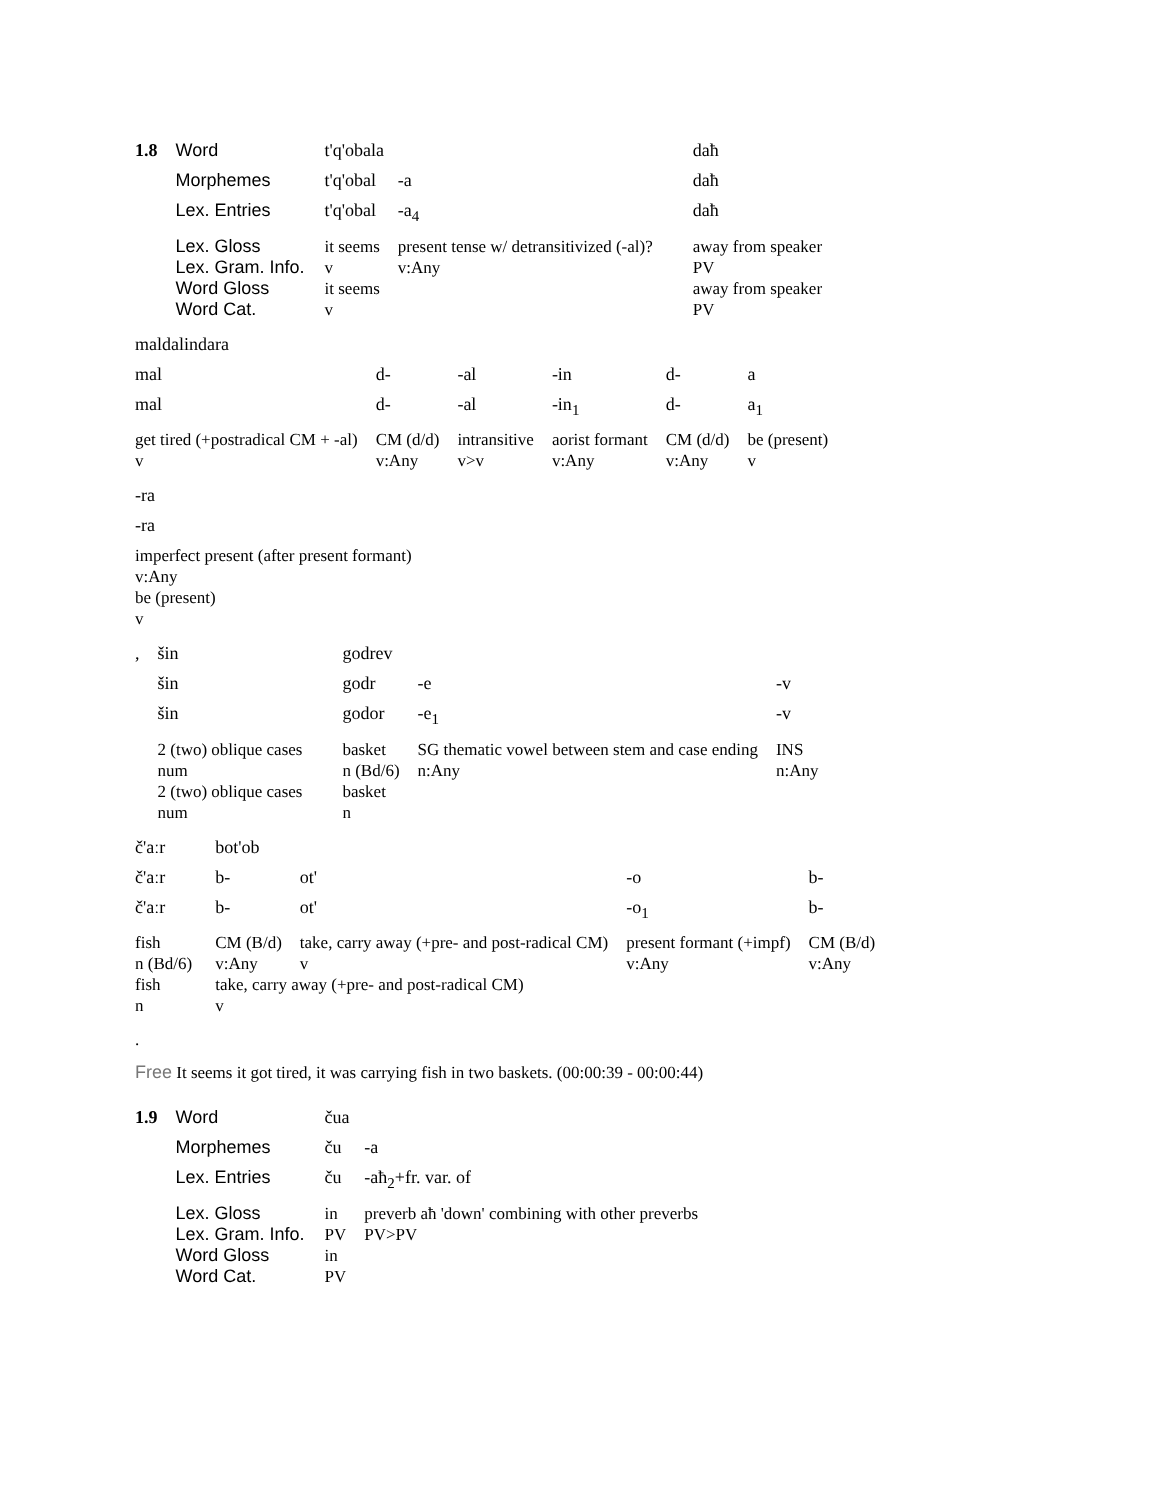| 1.8 | Word | t'q'obala | | daħ |
| | Morphemes | t'q'obal | -a | daħ |
| | Lex. Entries | t'q'obal | -a<sub>4</sub> | daħ |
| | Lex. Gloss | it seems | present tense w/ detransitivized (-al)? | away from speaker |
| | Lex. Gram. Info. | v | v:Any | PV |
| | Word Gloss | it seems | | away from speaker |
| | Word Cat. | v | | PV |
| maldalindara | | | | | |
| mal | d- | -al | -in | d- | a |
| mal | d- | -al | -in<sub>1</sub> | d- | a<sub>1</sub> |
| get tired (+postradical CM + -al) | CM (d/d) | intransitive | aorist formant | CM (d/d) | be (present) |
| v | v:Any | v>v | v:Any | v:Any | v |
| -ra |
| -ra |
| imperfect present (after present formant) |
| v:Any |
| be (present) |
| v |
| , | šin | godrev | | |
| | šin | godr | -e | -v |
| | šin | godor | -e<sub>1</sub> | -v |
| | 2 (two) oblique cases | basket | SG thematic vowel between stem and case ending | INS |
| | num | n (Bd/6) | n:Any | n:Any |
| | 2 (two) oblique cases | basket | | |
| | num | n | | |
| č'aːr | bot'ob | | | |
| č'aːr | b- | ot' | -o | b- |
| č'aːr | b- | ot' | -o<sub>1</sub> | b- |
| fish | CM (B/d) | take, carry away (+pre- and post-radical CM) | present formant (+impf) | CM (B/d) |
| n (Bd/6) | v:Any | v | v:Any | v:Any |
| fish | take, carry away (+pre- and post-radical CM) | | | |
| n | v | | | |
.
Free It seems it got tired, it was carrying fish in two baskets. (00:00:39 - 00:00:44)
| 1.9 | Word | čua | |
| | Morphemes | ču | -a |
| | Lex. Entries | ču | -aħ<sub>2</sub>+fr. var. of |
| | Lex. Gloss | in | preverb aħ 'down' combining with other preverbs |
| | Lex. Gram. Info. | PV | PV>PV |
| | Word Gloss | in | |
| | Word Cat. | PV | |